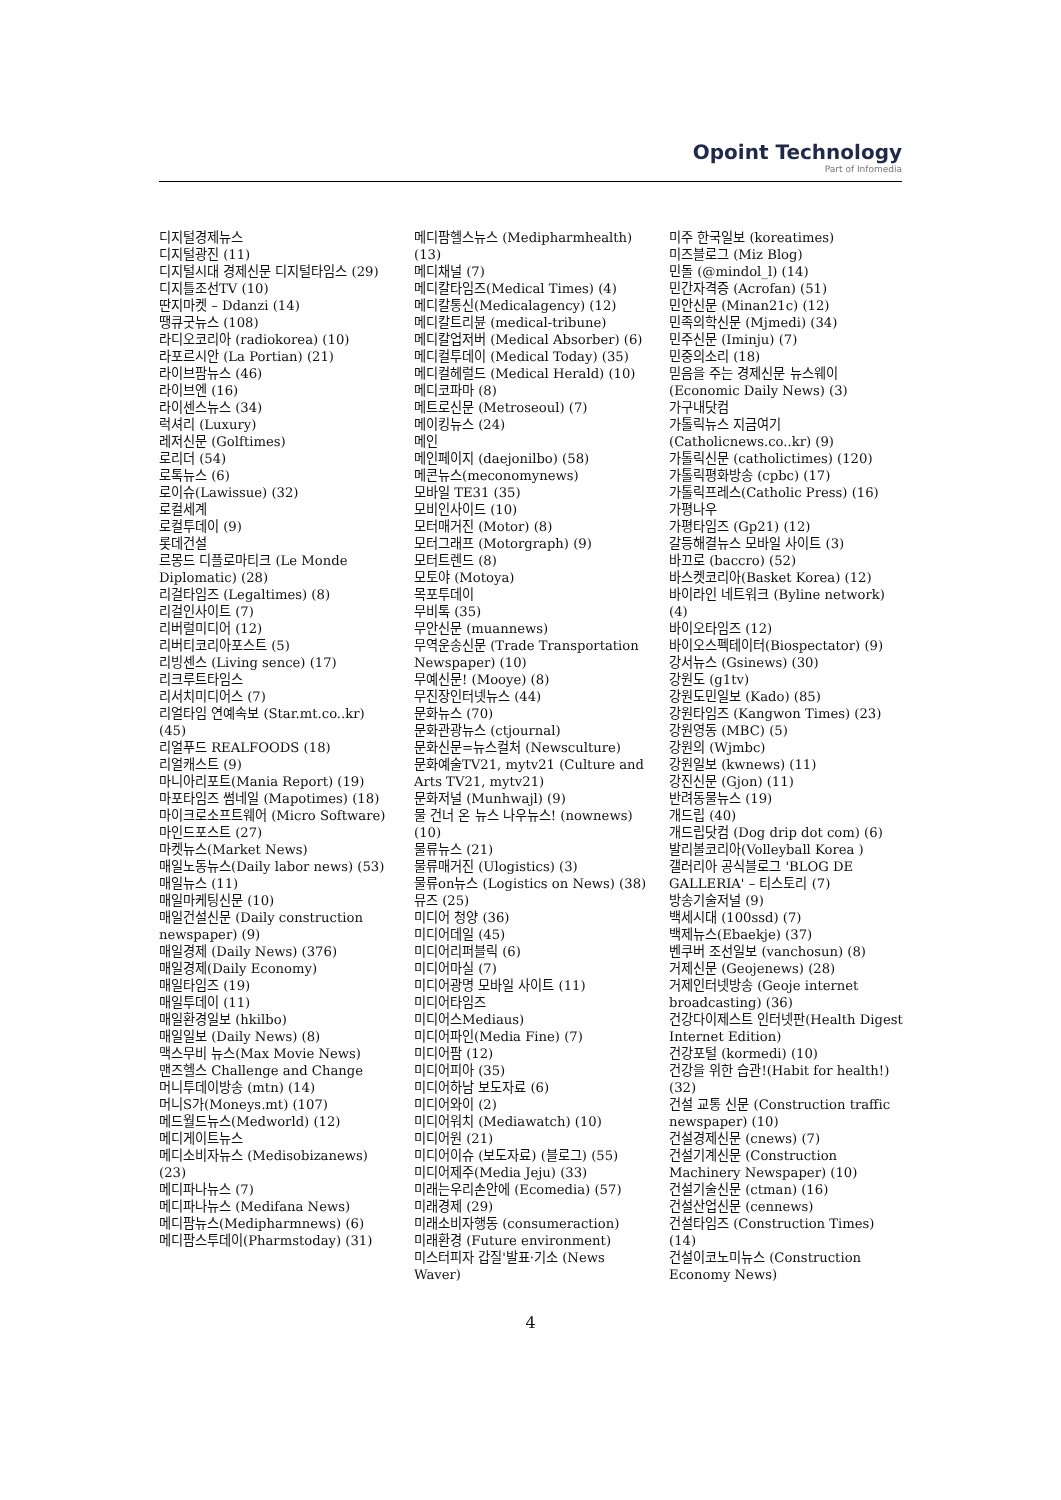Opoint Technology
Part of Infomedia
디지털경제뉴스
디지털광진 (11)
디지털시대 경제신문 디지털타임스 (29)
디지틀조선TV (10)
딴지마켓 – Ddanzi (14)
땡큐굿뉴스 (108)
라디오코리아 (radiokorea) (10)
라포르시안 (La Portian) (21)
라이브팜뉴스 (46)
라이브엔 (16)
라이센스뉴스 (34)
럭셔리 (Luxury)
레저신문 (Golftimes)
로리더 (54)
로톡뉴스 (6)
로이슈(Lawissue) (32)
로컬세계
로컬투데이 (9)
롯데건설
르몽드 디플로마티크 (Le Monde Diplomatic) (28)
리걸타임즈 (Legaltimes) (8)
리걸인사이트 (7)
리버럴미디어 (12)
리버티코리아포스트 (5)
리빙센스 (Living sence) (17)
리크루트타임스
리서치미디어스 (7)
리얼타임 연예속보 (Star.mt.co..kr) (45)
리얼푸드 REALFOODS (18)
리얼캐스트 (9)
마니아리포트(Mania Report) (19)
마포타임즈 썸네일 (Mapotimes) (18)
마이크로소프트웨어 (Micro Software)
마인드포스트 (27)
마켓뉴스(Market News)
매일노동뉴스(Daily labor news) (53)
매일뉴스 (11)
매일마케팅신문 (10)
매일건설신문 (Daily construction newspaper) (9)
매일경제 (Daily News) (376)
매일경제(Daily Economy)
매일타임즈 (19)
매일투데이 (11)
매일환경일보 (hkilbo)
매일일보 (Daily News) (8)
맥스무비 뉴스(Max Movie News)
맨즈헬스 Challenge and Change
머니투데이방송 (mtn) (14)
머니S가(Moneys.mt) (107)
메드월드뉴스(Medworld) (12)
메디게이트뉴스
메디소비자뉴스 (Medisobizanews) (23)
메디파나뉴스 (7)
메디파나뉴스 (Medifana News)
메디팜뉴스(Medipharmnews) (6)
메디팜스투데이(Pharmstoday) (31)
메디팜헬스뉴스 (Medipharmhealth) (13)
메디채널 (7)
메디칼타임즈(Medical Times) (4)
메디칼통신(Medicalagency) (12)
메디칼트리뷴 (medical-tribune)
메디칼업저버 (Medical Absorber) (6)
메디컬투데이 (Medical Today) (35)
메디컬헤럴드 (Medical Herald) (10)
메디코파마 (8)
메트로신문 (Metroseoul) (7)
메이킹뉴스 (24)
메인
메인페이지 (daejonilbo) (58)
메콘뉴스(meconomynews)
모바일 TE31 (35)
모비인사이드 (10)
모터매거진 (Motor) (8)
모터그래프 (Motorgraph) (9)
모터트렌드 (8)
모토야 (Motoya)
목포투데이
무비톡 (35)
무안신문 (muannews)
무역운송신문 (Trade Transportation Newspaper) (10)
무예신문! (Mooye) (8)
무진장인터넷뉴스 (44)
문화뉴스 (70)
문화관광뉴스 (ctjournal)
문화신문=뉴스컬처 (Newsculture)
문화예술TV21, mytv21 (Culture and Arts TV21, mytv21)
문화저널 (Munhwajl) (9)
물 건너 온 뉴스 나우뉴스! (nownews) (10)
물류뉴스 (21)
물류매거진 (Ulogistics) (3)
물류on뉴스 (Logistics on News) (38)
뮤즈 (25)
미디어 청양 (36)
미디어데일 (45)
미디어리퍼블릭 (6)
미디어마실 (7)
미디어광명 모바일 사이트 (11)
미디어타임즈
미디어스Mediaus)
미디어파인(Media Fine) (7)
미디어팜 (12)
미디어피아 (35)
미디어하남 보도자료 (6)
미디어와이 (2)
미디어워치 (Mediawatch) (10)
미디어원 (21)
미디어이슈 (보도자료) (블로그) (55)
미디어제주(Media Jeju) (33)
미래는우리손안에 (Ecomedia) (57)
미래경제 (29)
미래소비자행동 (consumeraction)
미래환경 (Future environment)
미스터피자 갑질'발표·기소 (News Waver)
미주 한국일보 (koreatimes)
미즈블로그 (Miz Blog)
민돌 (@mindol_l) (14)
민간자격증 (Acrofan) (51)
민안신문 (Minan21c) (12)
민족의학신문 (Mjmedi) (34)
민주신문 (Iminju) (7)
민중의소리 (18)
믿음을 주는 경제신문 뉴스웨이 (Economic Daily News) (3)
가구내닷컴
가톨릭뉴스 지금여기 (Catholicnews.co..kr) (9)
가톨릭신문 (catholictimes) (120)
가톨릭평화방송 (cpbc) (17)
가톨릭프레스(Catholic Press) (16)
가평나우
가평타임즈 (Gp21) (12)
갈등해결뉴스 모바일 사이트 (3)
바끄로 (baccro) (52)
바스켓코리아(Basket Korea) (12)
바이라인 네트워크 (Byline network) (4)
바이오타임즈 (12)
바이오스펙테이터(Biospectator) (9)
강서뉴스 (Gsinews) (30)
강원도 (g1tv)
강원도민일보 (Kado) (85)
강원타임즈 (Kangwon Times) (23)
강원영동 (MBC) (5)
강원의 (Wjmbc)
강원일보 (kwnews) (11)
강진신문 (Gjon) (11)
반려동물뉴스 (19)
개드립 (40)
개드립닷컴 (Dog drip dot com) (6)
발리볼코리아(Volleyball Korea )
갤러리아 공식블로그 'BLOG DE GALLERIA' – 티스토리 (7)
방송기술저널 (9)
백세시대 (100ssd) (7)
백제뉴스(Ebaekje) (37)
벤쿠버 조선일보 (vanchosun) (8)
거제신문 (Geojenews) (28)
거제인터넷방송 (Geoje internet broadcasting) (36)
건강다이제스트 인터넷판(Health Digest Internet Edition)
건강포털 (kormedi) (10)
건강을 위한 습관!(Habit for health!) (32)
건설 교통 신문 (Construction traffic newspaper) (10)
건설경제신문 (cnews) (7)
건설기계신문 (Construction Machinery Newspaper) (10)
건설기술신문 (ctman) (16)
건설산업신문 (cennews)
건설타임즈 (Construction Times) (14)
건설이코노미뉴스 (Construction Economy News)
4